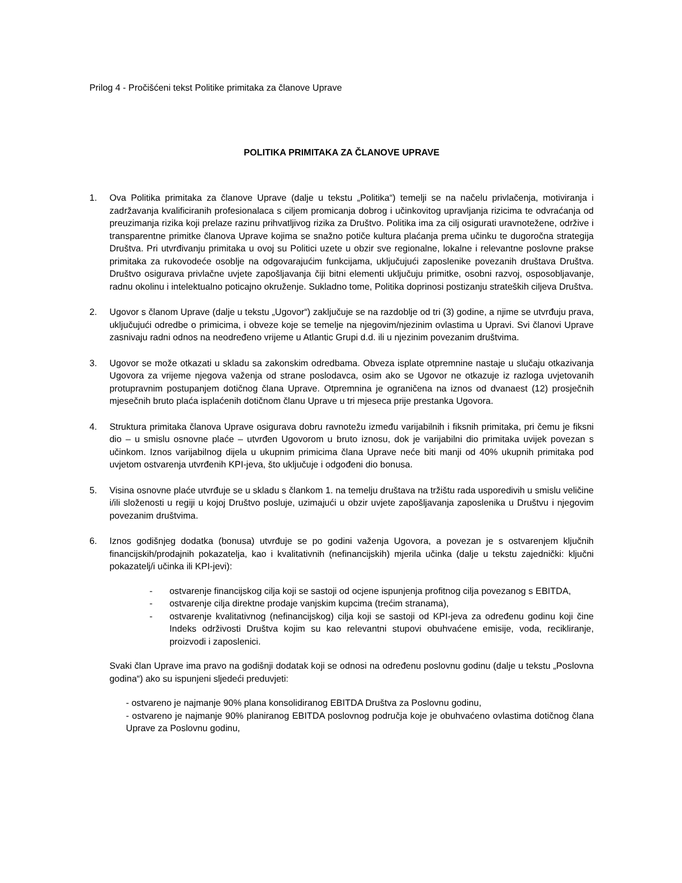Prilog 4 - Pročišćeni tekst Politike primitaka za članove Uprave
POLITIKA PRIMITAKA ZA ČLANOVE UPRAVE
1. Ova Politika primitaka za članove Uprave (dalje u tekstu „Politika“) temelji se na načelu privlačenja, motiviranja i zadržavanja kvalificiranih profesionalaca s ciljem promicanja dobrog i učinkovitog upravljanja rizicima te odvraćanja od preuzimanja rizika koji prelaze razinu prihvatljivog rizika za Društvo. Politika ima za cilj osigurati uravnotežene, održive i transparentne primitke članova Uprave kojima se snažno potiče kultura plaćanja prema učinku te dugoročna strategija Društva. Pri utvrđivanju primitaka u ovoj su Politici uzete u obzir sve regionalne, lokalne i relevantne poslovne prakse primitaka za rukovodeće osoblje na odgovarajućim funkcijama, uključujući zaposlenike povezanih društava Društva. Društvo osigurava privlačne uvjete zapošljavanja čiji bitni elementi uključuju primitke, osobni razvoj, osposobljavanje, radnu okolinu i intelektualno poticajno okruženje. Sukladno tome, Politika doprinosi postizanju strateških ciljeva Društva.
2. Ugovor s članom Uprave (dalje u tekstu „Ugovor“) zaključuje se na razdoblje od tri (3) godine, a njime se utvrđuju prava, uključujući odredbe o primicima, i obveze koje se temelje na njegovim/njezinim ovlastima u Upravi. Svi članovi Uprave zasnivaju radni odnos na neodređeno vrijeme u Atlantic Grupi d.d. ili u njezinim povezanim društvima.
3. Ugovor se može otkazati u skladu sa zakonskim odredbama. Obveza isplate otpremnine nastaje u slučaju otkazivanja Ugovora za vrijeme njegova važenja od strane poslodavca, osim ako se Ugovor ne otkazuje iz razloga uvjetovanih protupravnim postupanjem dotičnog člana Uprave. Otpremnina je ograničena na iznos od dvanaest (12) prosječnih mjesečnih bruto plaća isplaćenih dotičnom članu Uprave u tri mjeseca prije prestanka Ugovora.
4. Struktura primitaka članova Uprave osigurava dobru ravnotežu između varijabilnih i fiksnih primitaka, pri čemu je fiksni dio – u smislu osnovne plaće – utvrđen Ugovorom u bruto iznosu, dok je varijabilni dio primitaka uvijek povezan s učinkom. Iznos varijabilnog dijela u ukupnim primicima člana Uprave neće biti manji od 40% ukupnih primitaka pod uvjetom ostvarenja utvrđenih KPI-jeva, što uključuje i odgođeni dio bonusa.
5. Visina osnovne plaće utvrđuje se u skladu s člankom 1. na temelju društava na tržištu rada usporedivih u smislu veličine i/ili složenosti u regiji u kojoj Društvo posluje, uzimajući u obzir uvjete zapošljavanja zaposlenika u Društvu i njegovim povezanim društvima.
6. Iznos godišnjeg dodatka (bonusa) utvrđuje se po godini važenja Ugovora, a povezan je s ostvarenjem ključnih financijskih/prodajnih pokazatelja, kao i kvalitativnih (nefinancijskih) mjerila učinka (dalje u tekstu zajednički: ključni pokazatelj/i učinka ili KPI-jevi):
- ostvarenje financijskog cilja koji se sastoji od ocjene ispunjenja profitnog cilja povezanog s EBITDA,
- ostvarenje cilja direktne prodaje vanjskim kupcima (trećim stranama),
- ostvarenje kvalitativnog (nefinancijskog) cilja koji se sastoji od KPI-jeva za određenu godinu koji čine Indeks održivosti Društva kojim su kao relevantni stupovi obuhvaćene emisije, voda, recikliranje, proizvodi i zaposlenici.
Svaki član Uprave ima pravo na godišnji dodatak koji se odnosi na određenu poslovnu godinu (dalje u tekstu „Poslovna godina“) ako su ispunjeni sljedeći preduvjeti:
- ostvareno je najmanje 90% plana konsolidiranog EBITDA Društva za Poslovnu godinu,
- ostvareno je najmanje 90% planiranog EBITDA poslovnog područja koje je obuhvaćeno ovlastima dotičnog člana Uprave za Poslovnu godinu,